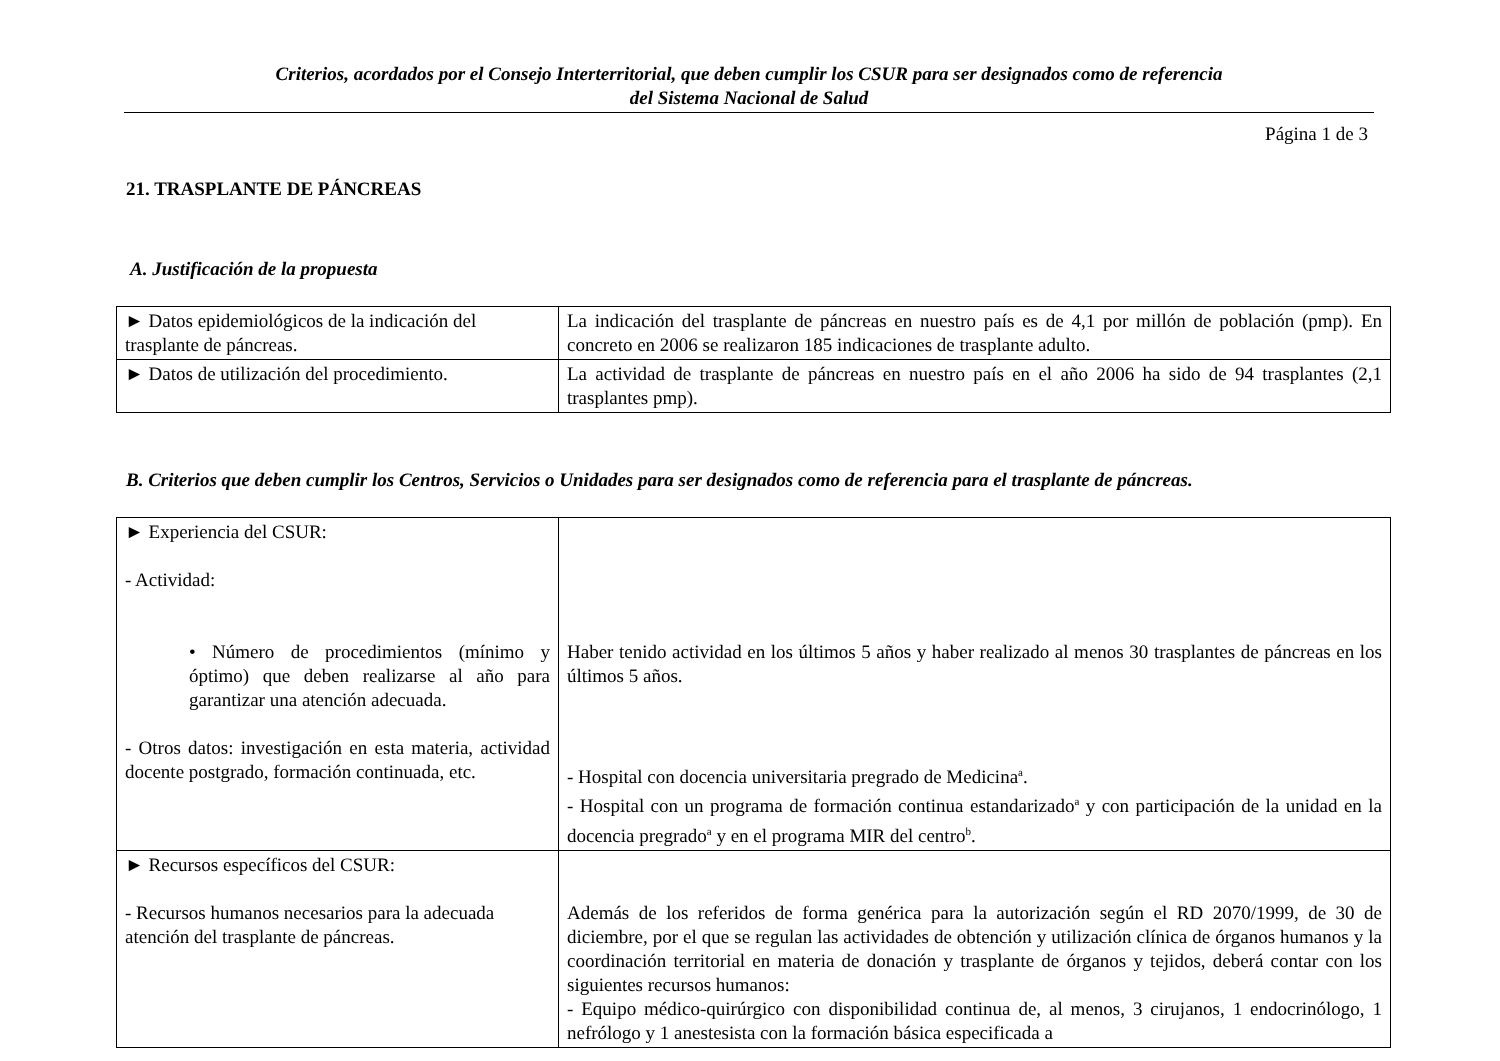Criterios, acordados por el Consejo Interterritorial, que deben cumplir los CSUR para ser designados como de referencia
del Sistema Nacional de Salud
Página 1 de 3
21. TRASPLANTE DE PÁNCREAS
A. Justificación de la propuesta
| ► Datos epidemiológicos de la indicación del trasplante de páncreas. | La indicación del trasplante de páncreas en nuestro país es de 4,1 por millón de población (pmp). En concreto en 2006 se realizaron 185 indicaciones de trasplante adulto. |
| ► Datos de utilización del procedimiento. | La actividad de trasplante de páncreas en nuestro país en el año 2006 ha sido de 94 trasplantes (2,1 trasplantes pmp). |
B. Criterios que deben cumplir los Centros, Servicios o Unidades para ser designados como de referencia para el trasplante de páncreas.
| ► Experiencia del CSUR: - Actividad: • Número de procedimientos (mínimo y óptimo) que deben realizarse al año para garantizar una atención adecuada. - Otros datos: investigación en esta materia, actividad docente postgrado, formación continuada, etc. | Haber tenido actividad en los últimos 5 años y haber realizado al menos 30 trasplantes de páncreas en los últimos 5 años. - Hospital con docencia universitaria pregrado de Medicina<sup>a</sup>. - Hospital con un programa de formación continua estandarizado<sup>a</sup> y con participación de la unidad en la docencia pregrado<sup>a</sup> y en el programa MIR del centro<sup>b</sup>. |
| ► Recursos específicos del CSUR: - Recursos humanos necesarios para la adecuada atención del trasplante de páncreas. | Además de los referidos de forma genérica para la autorización según el RD 2070/1999, de 30 de diciembre, por el que se regulan las actividades de obtención y utilización clínica de órganos humanos y la coordinación territorial en materia de donación y trasplante de órganos y tejidos, deberá contar con los siguientes recursos humanos: - Equipo médico-quirúrgico con disponibilidad continua de, al menos, 3 cirujanos, 1 endocrinólogo, 1 nefrólogo y 1 anestesista con la formación básica especificada a |